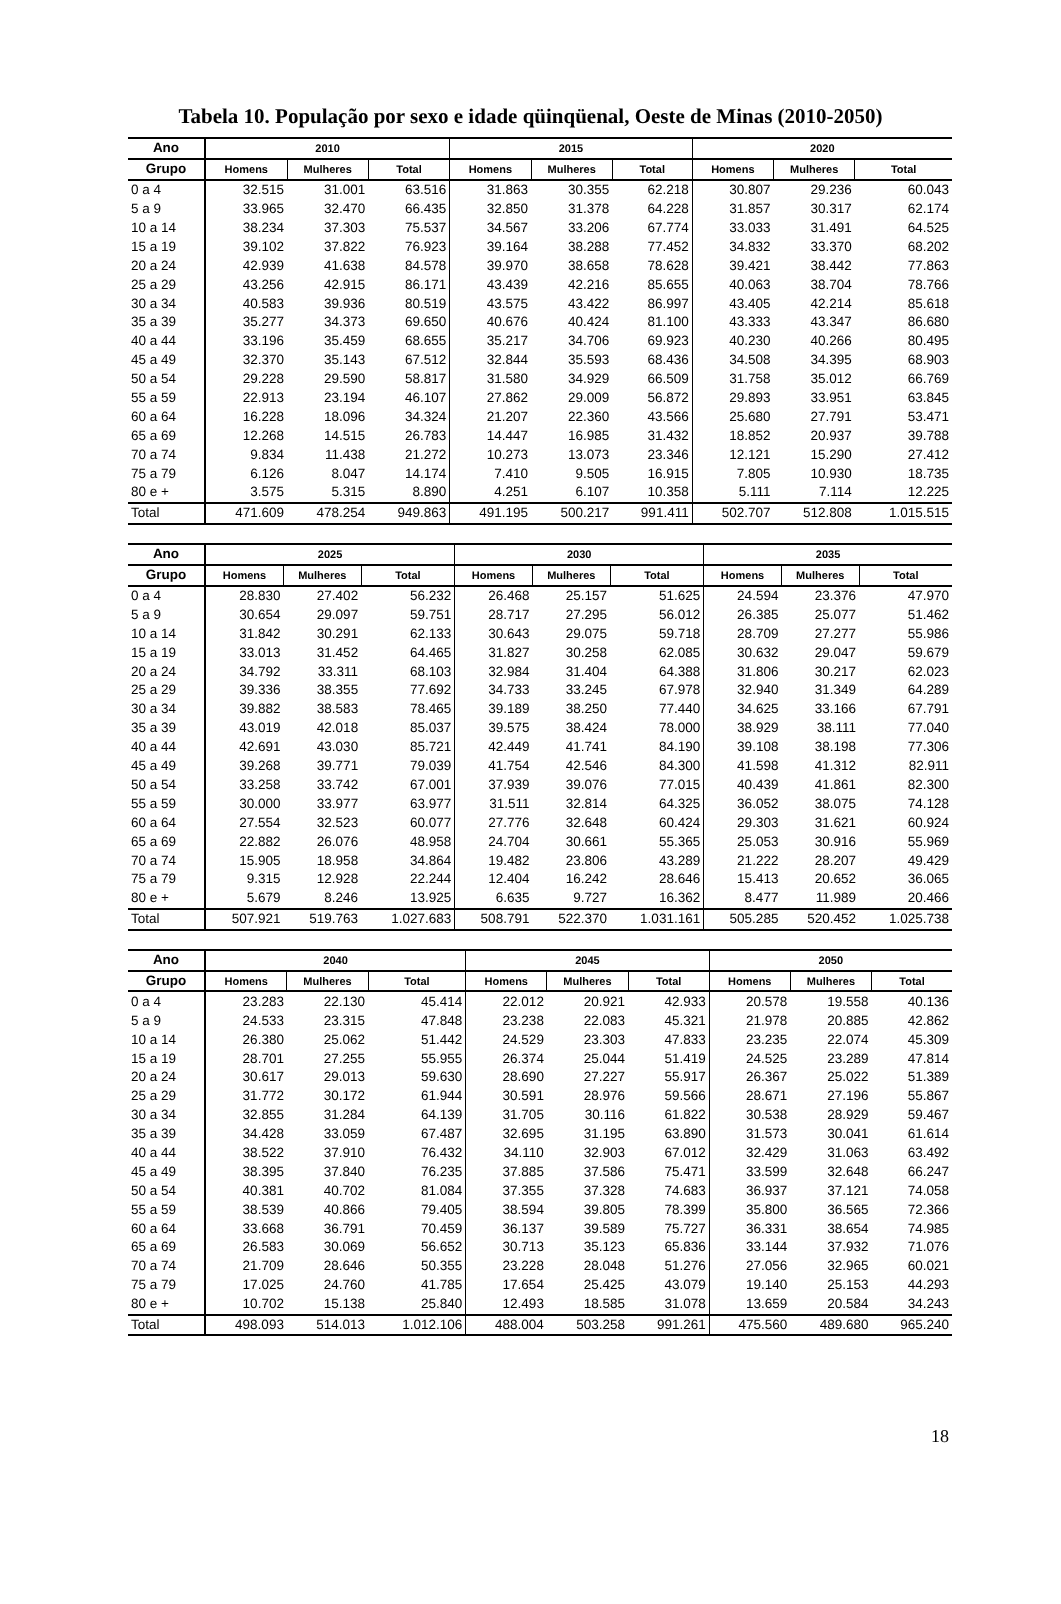Tabela 10. População por sexo e idade qüinqüenal, Oeste de Minas (2010-2050)
| Ano | 2010 | | | 2015 | | | 2020 | | |
| --- | --- | --- | --- | --- | --- | --- | --- | --- | --- |
| Grupo | Homens | Mulheres | Total | Homens | Mulheres | Total | Homens | Mulheres | Total |
| 0 a 4 | 32.515 | 31.001 | 63.516 | 31.863 | 30.355 | 62.218 | 30.807 | 29.236 | 60.043 |
| 5 a 9 | 33.965 | 32.470 | 66.435 | 32.850 | 31.378 | 64.228 | 31.857 | 30.317 | 62.174 |
| 10 a 14 | 38.234 | 37.303 | 75.537 | 34.567 | 33.206 | 67.774 | 33.033 | 31.491 | 64.525 |
| 15 a 19 | 39.102 | 37.822 | 76.923 | 39.164 | 38.288 | 77.452 | 34.832 | 33.370 | 68.202 |
| 20 a 24 | 42.939 | 41.638 | 84.578 | 39.970 | 38.658 | 78.628 | 39.421 | 38.442 | 77.863 |
| 25 a 29 | 43.256 | 42.915 | 86.171 | 43.439 | 42.216 | 85.655 | 40.063 | 38.704 | 78.766 |
| 30 a 34 | 40.583 | 39.936 | 80.519 | 43.575 | 43.422 | 86.997 | 43.405 | 42.214 | 85.618 |
| 35 a 39 | 35.277 | 34.373 | 69.650 | 40.676 | 40.424 | 81.100 | 43.333 | 43.347 | 86.680 |
| 40 a 44 | 33.196 | 35.459 | 68.655 | 35.217 | 34.706 | 69.923 | 40.230 | 40.266 | 80.495 |
| 45 a 49 | 32.370 | 35.143 | 67.512 | 32.844 | 35.593 | 68.436 | 34.508 | 34.395 | 68.903 |
| 50 a 54 | 29.228 | 29.590 | 58.817 | 31.580 | 34.929 | 66.509 | 31.758 | 35.012 | 66.769 |
| 55 a 59 | 22.913 | 23.194 | 46.107 | 27.862 | 29.009 | 56.872 | 29.893 | 33.951 | 63.845 |
| 60 a 64 | 16.228 | 18.096 | 34.324 | 21.207 | 22.360 | 43.566 | 25.680 | 27.791 | 53.471 |
| 65 a 69 | 12.268 | 14.515 | 26.783 | 14.447 | 16.985 | 31.432 | 18.852 | 20.937 | 39.788 |
| 70 a 74 | 9.834 | 11.438 | 21.272 | 10.273 | 13.073 | 23.346 | 12.121 | 15.290 | 27.412 |
| 75 a 79 | 6.126 | 8.047 | 14.174 | 7.410 | 9.505 | 16.915 | 7.805 | 10.930 | 18.735 |
| 80 e + | 3.575 | 5.315 | 8.890 | 4.251 | 6.107 | 10.358 | 5.111 | 7.114 | 12.225 |
| Total | 471.609 | 478.254 | 949.863 | 491.195 | 500.217 | 991.411 | 502.707 | 512.808 | 1.015.515 |
| Ano | 2025 | | | 2030 | | | 2035 | | |
| --- | --- | --- | --- | --- | --- | --- | --- | --- | --- |
| Grupo | Homens | Mulheres | Total | Homens | Mulheres | Total | Homens | Mulheres | Total |
| 0 a 4 | 28.830 | 27.402 | 56.232 | 26.468 | 25.157 | 51.625 | 24.594 | 23.376 | 47.970 |
| 5 a 9 | 30.654 | 29.097 | 59.751 | 28.717 | 27.295 | 56.012 | 26.385 | 25.077 | 51.462 |
| 10 a 14 | 31.842 | 30.291 | 62.133 | 30.643 | 29.075 | 59.718 | 28.709 | 27.277 | 55.986 |
| 15 a 19 | 33.013 | 31.452 | 64.465 | 31.827 | 30.258 | 62.085 | 30.632 | 29.047 | 59.679 |
| 20 a 24 | 34.792 | 33.311 | 68.103 | 32.984 | 31.404 | 64.388 | 31.806 | 30.217 | 62.023 |
| 25 a 29 | 39.336 | 38.355 | 77.692 | 34.733 | 33.245 | 67.978 | 32.940 | 31.349 | 64.289 |
| 30 a 34 | 39.882 | 38.583 | 78.465 | 39.189 | 38.250 | 77.440 | 34.625 | 33.166 | 67.791 |
| 35 a 39 | 43.019 | 42.018 | 85.037 | 39.575 | 38.424 | 78.000 | 38.929 | 38.111 | 77.040 |
| 40 a 44 | 42.691 | 43.030 | 85.721 | 42.449 | 41.741 | 84.190 | 39.108 | 38.198 | 77.306 |
| 45 a 49 | 39.268 | 39.771 | 79.039 | 41.754 | 42.546 | 84.300 | 41.598 | 41.312 | 82.911 |
| 50 a 54 | 33.258 | 33.742 | 67.001 | 37.939 | 39.076 | 77.015 | 40.439 | 41.861 | 82.300 |
| 55 a 59 | 30.000 | 33.977 | 63.977 | 31.511 | 32.814 | 64.325 | 36.052 | 38.075 | 74.128 |
| 60 a 64 | 27.554 | 32.523 | 60.077 | 27.776 | 32.648 | 60.424 | 29.303 | 31.621 | 60.924 |
| 65 a 69 | 22.882 | 26.076 | 48.958 | 24.704 | 30.661 | 55.365 | 25.053 | 30.916 | 55.969 |
| 70 a 74 | 15.905 | 18.958 | 34.864 | 19.482 | 23.806 | 43.289 | 21.222 | 28.207 | 49.429 |
| 75 a 79 | 9.315 | 12.928 | 22.244 | 12.404 | 16.242 | 28.646 | 15.413 | 20.652 | 36.065 |
| 80 e + | 5.679 | 8.246 | 13.925 | 6.635 | 9.727 | 16.362 | 8.477 | 11.989 | 20.466 |
| Total | 507.921 | 519.763 | 1.027.683 | 508.791 | 522.370 | 1.031.161 | 505.285 | 520.452 | 1.025.738 |
| Ano | 2040 | | | 2045 | | | 2050 | | |
| --- | --- | --- | --- | --- | --- | --- | --- | --- | --- |
| Grupo | Homens | Mulheres | Total | Homens | Mulheres | Total | Homens | Mulheres | Total |
| 0 a 4 | 23.283 | 22.130 | 45.414 | 22.012 | 20.921 | 42.933 | 20.578 | 19.558 | 40.136 |
| 5 a 9 | 24.533 | 23.315 | 47.848 | 23.238 | 22.083 | 45.321 | 21.978 | 20.885 | 42.862 |
| 10 a 14 | 26.380 | 25.062 | 51.442 | 24.529 | 23.303 | 47.833 | 23.235 | 22.074 | 45.309 |
| 15 a 19 | 28.701 | 27.255 | 55.955 | 26.374 | 25.044 | 51.419 | 24.525 | 23.289 | 47.814 |
| 20 a 24 | 30.617 | 29.013 | 59.630 | 28.690 | 27.227 | 55.917 | 26.367 | 25.022 | 51.389 |
| 25 a 29 | 31.772 | 30.172 | 61.944 | 30.591 | 28.976 | 59.566 | 28.671 | 27.196 | 55.867 |
| 30 a 34 | 32.855 | 31.284 | 64.139 | 31.705 | 30.116 | 61.822 | 30.538 | 28.929 | 59.467 |
| 35 a 39 | 34.428 | 33.059 | 67.487 | 32.695 | 31.195 | 63.890 | 31.573 | 30.041 | 61.614 |
| 40 a 44 | 38.522 | 37.910 | 76.432 | 34.110 | 32.903 | 67.012 | 32.429 | 31.063 | 63.492 |
| 45 a 49 | 38.395 | 37.840 | 76.235 | 37.885 | 37.586 | 75.471 | 33.599 | 32.648 | 66.247 |
| 50 a 54 | 40.381 | 40.702 | 81.084 | 37.355 | 37.328 | 74.683 | 36.937 | 37.121 | 74.058 |
| 55 a 59 | 38.539 | 40.866 | 79.405 | 38.594 | 39.805 | 78.399 | 35.800 | 36.565 | 72.366 |
| 60 a 64 | 33.668 | 36.791 | 70.459 | 36.137 | 39.589 | 75.727 | 36.331 | 38.654 | 74.985 |
| 65 a 69 | 26.583 | 30.069 | 56.652 | 30.713 | 35.123 | 65.836 | 33.144 | 37.932 | 71.076 |
| 70 a 74 | 21.709 | 28.646 | 50.355 | 23.228 | 28.048 | 51.276 | 27.056 | 32.965 | 60.021 |
| 75 a 79 | 17.025 | 24.760 | 41.785 | 17.654 | 25.425 | 43.079 | 19.140 | 25.153 | 44.293 |
| 80 e + | 10.702 | 15.138 | 25.840 | 12.493 | 18.585 | 31.078 | 13.659 | 20.584 | 34.243 |
| Total | 498.093 | 514.013 | 1.012.106 | 488.004 | 503.258 | 991.261 | 475.560 | 489.680 | 965.240 |
18